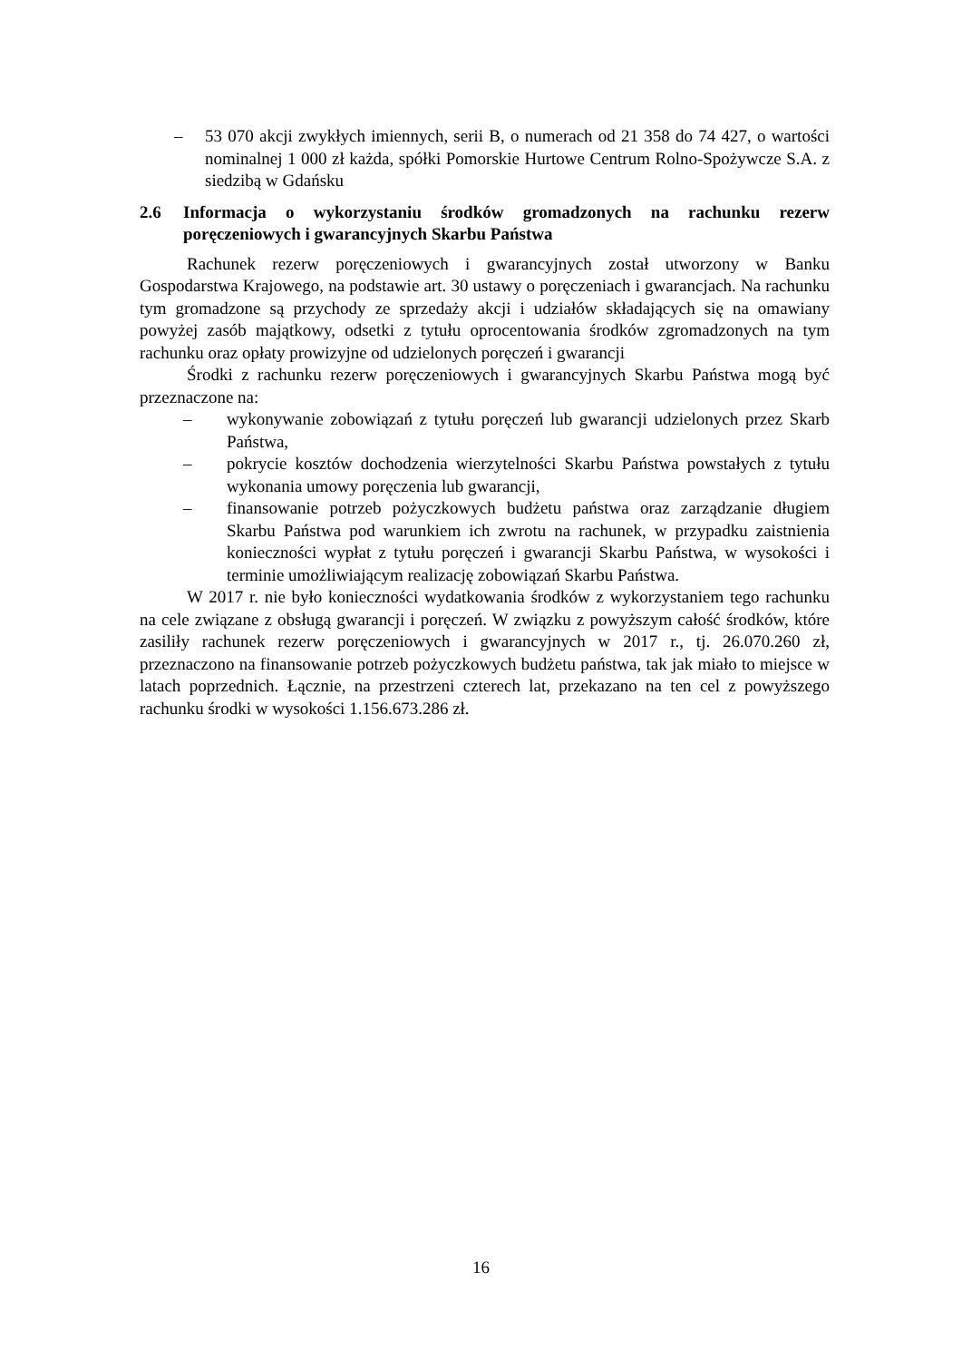– 53 070 akcji zwykłych imiennych, serii B, o numerach od 21 358 do 74 427, o wartości nominalnej 1 000 zł każda, spółki Pomorskie Hurtowe Centrum Rolno-Spożywcze S.A. z siedzibą w Gdańsku
2.6 Informacja o wykorzystaniu środków gromadzonych na rachunku rezerw poręczeniowych i gwarancyjnych Skarbu Państwa
Rachunek rezerw poręczeniowych i gwarancyjnych został utworzony w Banku Gospodarstwa Krajowego, na podstawie art. 30 ustawy o poręczeniach i gwarancjach. Na rachunku tym gromadzone są przychody ze sprzedaży akcji i udziałów składających się na omawiany powyżej zasób majątkowy, odsetki z tytułu oprocentowania środków zgromadzonych na tym rachunku oraz opłaty prowizyjne od udzielonych poręczeń i gwarancji
Środki z rachunku rezerw poręczeniowych i gwarancyjnych Skarbu Państwa mogą być przeznaczone na:
– wykonywanie zobowiązań z tytułu poręczeń lub gwarancji udzielonych przez Skarb Państwa,
– pokrycie kosztów dochodzenia wierzytelności Skarbu Państwa powstałych z tytułu wykonania umowy poręczenia lub gwarancji,
– finansowanie potrzeb pożyczkowych budżetu państwa oraz zarządzanie długiem Skarbu Państwa pod warunkiem ich zwrotu na rachunek, w przypadku zaistnienia konieczności wypłat z tytułu poręczeń i gwarancji Skarbu Państwa, w wysokości i terminie umożliwiającym realizację zobowiązań Skarbu Państwa.
W 2017 r. nie było konieczności wydatkowania środków z wykorzystaniem tego rachunku na cele związane z obsługą gwarancji i poręczeń. W związku z powyższym całość środków, które zasiliły rachunek rezerw poręczeniowych i gwarancyjnych w 2017 r., tj. 26.070.260 zł, przeznaczono na finansowanie potrzeb pożyczkowych budżetu państwa, tak jak miało to miejsce w latach poprzednich. Łącznie, na przestrzeni czterech lat, przekazano na ten cel z powyższego rachunku środki w wysokości 1.156.673.286 zł.
16